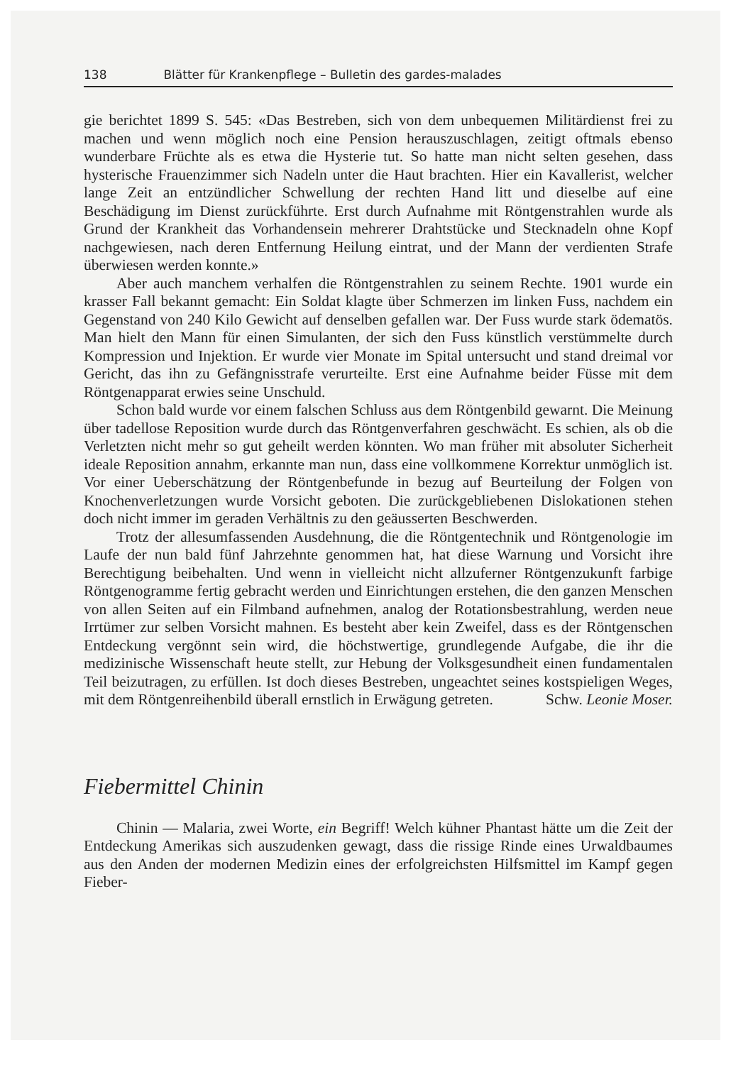138 Blätter für Krankenpflege – Bulletin des gardes-malades
gie berichtet 1899 S. 545: «Das Bestreben, sich von dem unbequemen Militärdienst frei zu machen und wenn möglich noch eine Pension herauszuschlagen, zeitigt oftmals ebenso wunderbare Früchte als es etwa die Hysterie tut. So hatte man nicht selten gesehen, dass hysterische Frauenzimmer sich Nadeln unter die Haut brachten. Hier ein Kavallerist, welcher lange Zeit an entzündlicher Schwellung der rechten Hand litt und dieselbe auf eine Beschädigung im Dienst zurückführte. Erst durch Aufnahme mit Röntgenstrahlen wurde als Grund der Krankheit das Vorhandensein mehrerer Drahtstücke und Stecknadeln ohne Kopf nachgewiesen, nach deren Entfernung Heilung eintrat, und der Mann der verdienten Strafe überwiesen werden konnte.»
Aber auch manchem verhalfen die Röntgenstrahlen zu seinem Rechte. 1901 wurde ein krasser Fall bekannt gemacht: Ein Soldat klagte über Schmerzen im linken Fuss, nachdem ein Gegenstand von 240 Kilo Gewicht auf denselben gefallen war. Der Fuss wurde stark ödematös. Man hielt den Mann für einen Simulanten, der sich den Fuss künstlich verstümmelte durch Kompression und Injektion. Er wurde vier Monate im Spital untersucht und stand dreimal vor Gericht, das ihn zu Gefängnisstrafe verurteilte. Erst eine Aufnahme beider Füsse mit dem Röntgenapparat erwies seine Unschuld.
Schon bald wurde vor einem falschen Schluss aus dem Röntgenbild gewarnt. Die Meinung über tadellose Reposition wurde durch das Röntgenverfahren geschwächt. Es schien, als ob die Verletzten nicht mehr so gut geheilt werden könnten. Wo man früher mit absoluter Sicherheit ideale Reposition annahm, erkannte man nun, dass eine vollkommene Korrektur unmöglich ist. Vor einer Ueberschätzung der Röntgenbefunde in bezug auf Beurteilung der Folgen von Knochenverletzungen wurde Vorsicht geboten. Die zurückgebliebenen Dislokationen stehen doch nicht immer im geraden Verhältnis zu den geäusserten Beschwerden.
Trotz der allesumfassenden Ausdehnung, die die Röntgentechnik und Röntgenologie im Laufe der nun bald fünf Jahrzehnte genommen hat, hat diese Warnung und Vorsicht ihre Berechtigung beibehalten. Und wenn in vielleicht nicht allzuferner Röntgenzukunft farbige Röntgenogramme fertig gebracht werden und Einrichtungen erstehen, die den ganzen Menschen von allen Seiten auf ein Filmband aufnehmen, analog der Rotationsbestrahlung, werden neue Irrtümer zur selben Vorsicht mahnen. Es besteht aber kein Zweifel, dass es der Röntgenschen Entdeckung vergönnt sein wird, die höchstwertige, grundlegende Aufgabe, die ihr die medizinische Wissenschaft heute stellt, zur Hebung der Volksgesundheit einen fundamentalen Teil beizutragen, zu erfüllen. Ist doch dieses Bestreben, ungeachtet seines kostspieligen Weges, mit dem Röntgenreihenbild überall ernstlich in Erwägung getreten. Schw. Leonie Moser.
Fiebermittel Chinin
Chinin — Malaria, zwei Worte, ein Begriff! Welch kühner Phantast hätte um die Zeit der Entdeckung Amerikas sich auszudenken gewagt, dass die rissige Rinde eines Urwaldbaumes aus den Anden der modernen Medizin eines der erfolgreichsten Hilfsmittel im Kampf gegen Fieber-